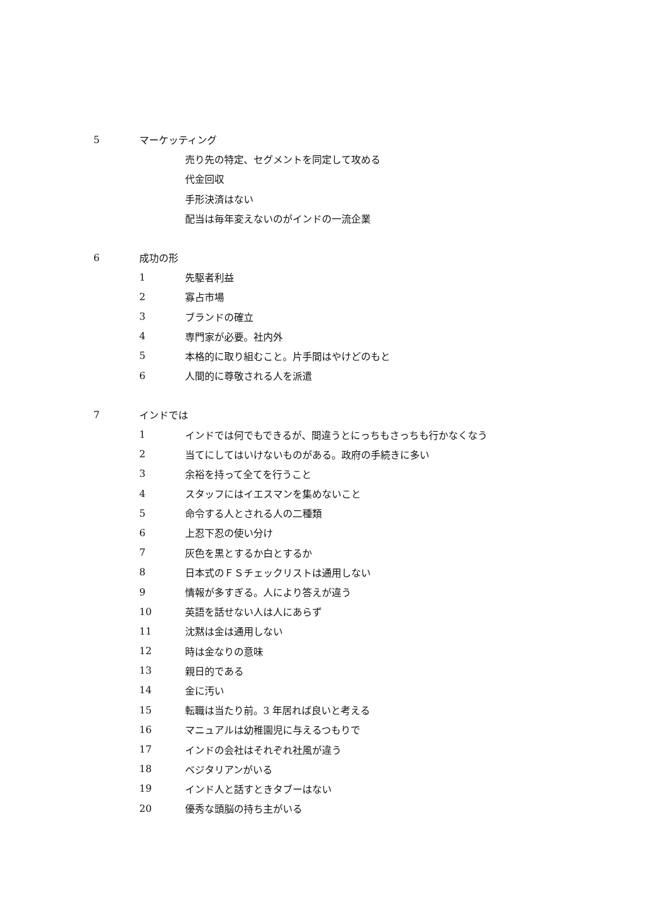5 マーケッティング
売り先の特定、セグメントを同定して攻める
代金回収
手形決済はない
配当は毎年変えないのがインドの一流企業
6 成功の形
1 先駆者利益
2 寡占市場
3 ブランドの確立
4 専門家が必要。社内外
5 本格的に取り組むこと。片手間はやけどのもと
6 人間的に尊敬される人を派遣
7 インドでは
1 インドでは何でもできるが、間違うとにっちもさっちも行かなくなう
2 当てにしてはいけないものがある。政府の手続きに多い
3 余裕を持って全てを行うこと
4 スタッフにはイエスマンを集めないこと
5 命令する人とされる人の二種類
6 上忍下忍の使い分け
7 灰色を黒とするか白とするか
8 日本式のＦＳチェックリストは通用しない
9 情報が多すぎる。人により答えが違う
10 英語を話せない人は人にあらず
11 沈黙は金は通用しない
12 時は金なりの意味
13 親日的である
14 金に汚い
15 転職は当たり前。3 年居れば良いと考える
16 マニュアルは幼稚園児に与えるつもりで
17 インドの会社はそれぞれ社風が違う
18 ベジタリアンがいる
19 インド人と話すときタブーはない
20 優秀な頭脳の持ち主がいる